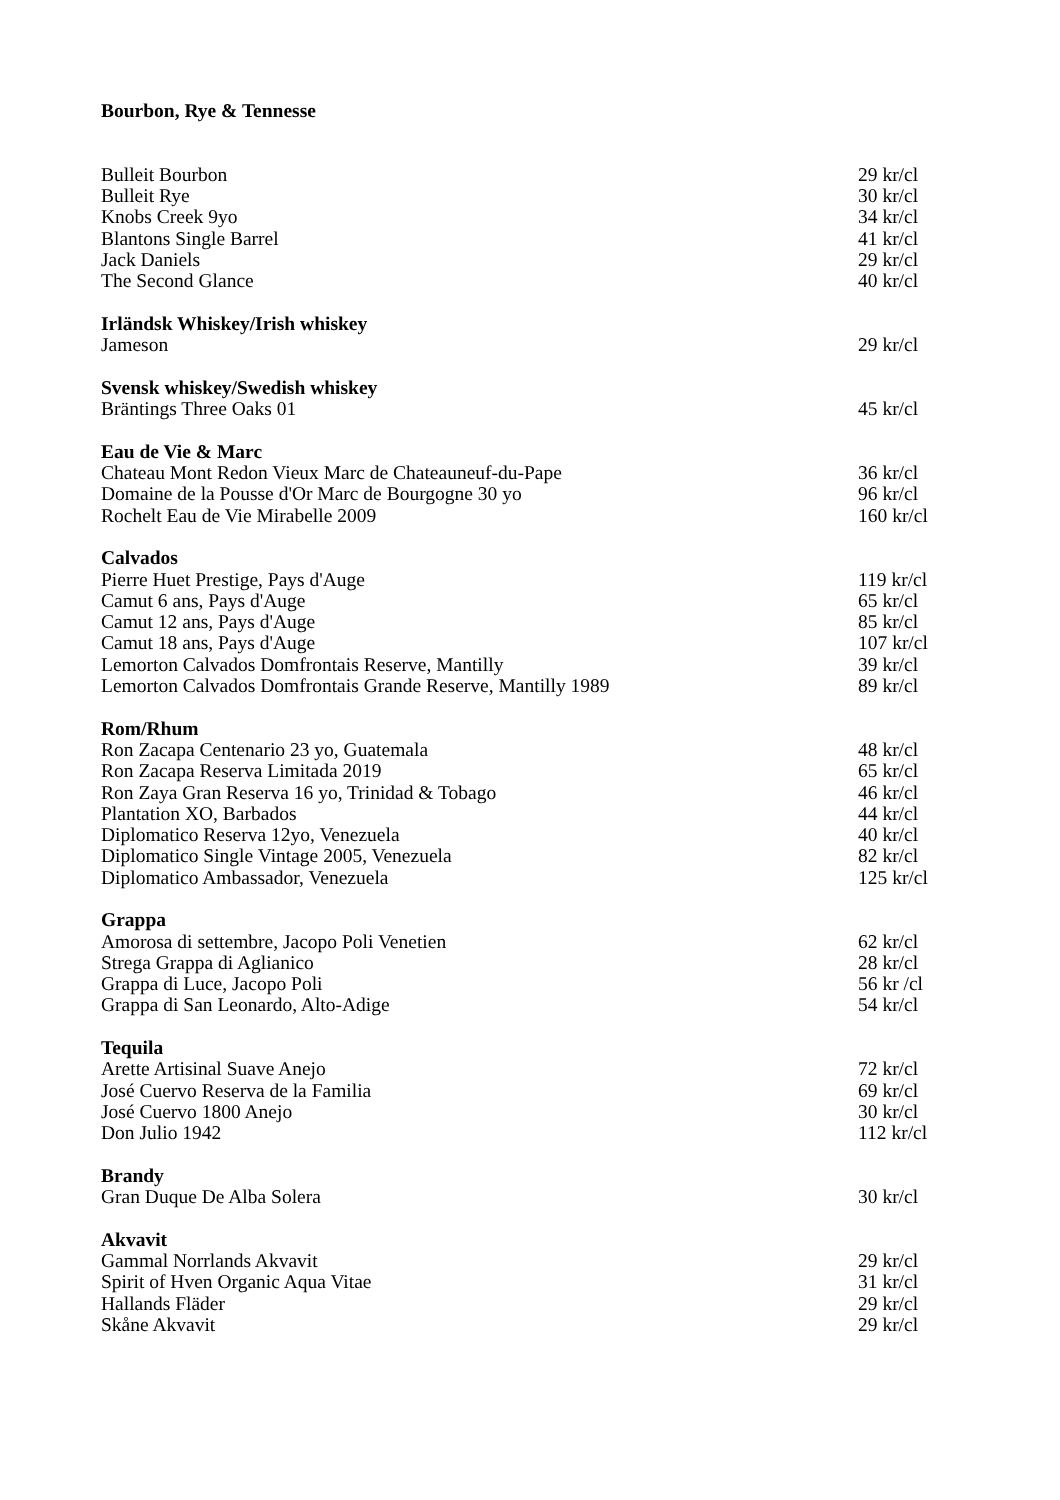Bourbon, Rye & Tennesse
Bulleit Bourbon 29 kr/cl
Bulleit Rye 30 kr/cl
Knobs Creek 9yo 34 kr/cl
Blantons Single Barrel 41 kr/cl
Jack Daniels 29 kr/cl
The Second Glance 40 kr/cl
Irländsk Whiskey/Irish whiskey
Jameson 29 kr/cl
Svensk whiskey/Swedish whiskey
Bräntings Three Oaks 01 45 kr/cl
Eau de Vie & Marc
Chateau Mont Redon Vieux Marc de Chateauneuf-du-Pape 36 kr/cl
Domaine de la Pousse d'Or Marc de Bourgogne 30 yo 96 kr/cl
Rochelt Eau de Vie Mirabelle 2009 160 kr/cl
Calvados
Pierre Huet Prestige, Pays d'Auge 119 kr/cl
Camut 6 ans, Pays d'Auge 65 kr/cl
Camut 12 ans, Pays d'Auge 85 kr/cl
Camut 18 ans, Pays d'Auge 107 kr/cl
Lemorton Calvados Domfrontais Reserve, Mantilly 39 kr/cl
Lemorton Calvados Domfrontais Grande Reserve, Mantilly 1989 89 kr/cl
Rom/Rhum
Ron Zacapa Centenario 23 yo, Guatemala 48 kr/cl
Ron Zacapa Reserva Limitada 2019 65 kr/cl
Ron Zaya Gran Reserva 16 yo, Trinidad & Tobago 46 kr/cl
Plantation XO, Barbados 44 kr/cl
Diplomatico Reserva 12yo, Venezuela 40 kr/cl
Diplomatico Single Vintage 2005, Venezuela 82 kr/cl
Diplomatico Ambassador, Venezuela 125 kr/cl
Grappa
Amorosa di settembre, Jacopo Poli Venetien 62 kr/cl
Strega Grappa di Aglianico 28 kr/cl
Grappa di Luce, Jacopo Poli 56 kr /cl
Grappa di San Leonardo, Alto-Adige 54 kr/cl
Tequila
Arette Artisinal Suave Anejo 72 kr/cl
José Cuervo Reserva de la Familia 69 kr/cl
José Cuervo 1800 Anejo 30 kr/cl
Don Julio 1942 112 kr/cl
Brandy
Gran Duque De Alba Solera 30 kr/cl
Akvavit
Gammal Norrlands Akvavit 29 kr/cl
Spirit of Hven Organic Aqua Vitae 31 kr/cl
Hallands Fläder 29 kr/cl
Skåne Akvavit 29 kr/cl